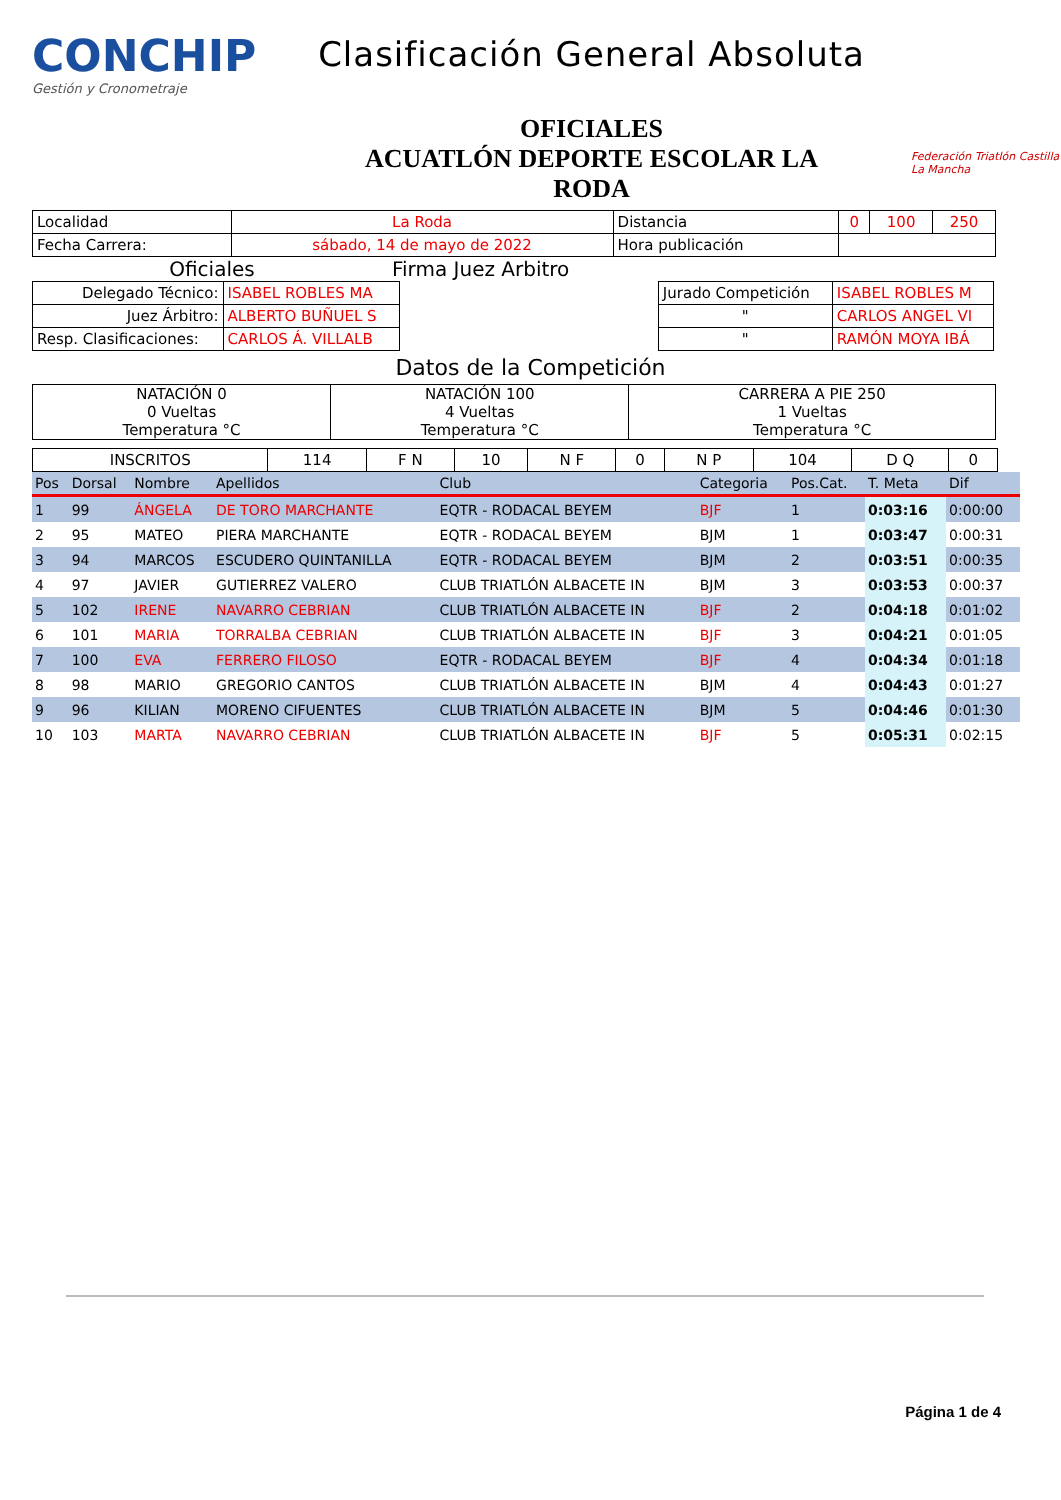CONCHIP
Gestión y Cronometraje
Clasificación General Absoluta
OFICIALES
ACUATLÓN DEPORTE ESCOLAR LA
RODA
Federación Triatlón Castilla La Mancha
| Localidad | La Roda | Distancia | 0 | 100 | 250 |
| Fecha Carrera: | sábado, 14 de mayo de 2022 | Hora publicación | | | |
Oficiales Firma Juez Arbitro
| Delegado Técnico: | ISABEL ROBLES MA | | Jurado Competición | ISABEL ROBLES M |
| Juez Árbitro: | ALBERTO BUÑUEL S | | " | CARLOS ANGEL VI |
| Resp. Clasificaciones: | CARLOS Á. VILLALB | | " | RAMÓN MOYA IBÁ |
Datos de la Competición
| NATACIÓN 0 0 Vueltas Temperatura °C | NATACIÓN 100 4 Vueltas Temperatura °C | CARRERA A PIE 250 1 Vueltas Temperatura °C |
| INSCRITOS | 114 | F N | 10 | N F | 0 | N P | 104 | D Q | 0 |
| Pos | Dorsal | Nombre | Apellidos | Club | Categoria | Pos.Cat. | T. Meta | Dif |
| --- | --- | --- | --- | --- | --- | --- | --- | --- |
| 1 | 99 | ÁNGELA | DE TORO MARCHANTE | EQTR - RODACAL BEYEM | BJF | 1 | 0:03:16 | 0:00:00 |
| 2 | 95 | MATEO | PIERA MARCHANTE | EQTR - RODACAL BEYEM | BJM | 1 | 0:03:47 | 0:00:31 |
| 3 | 94 | MARCOS | ESCUDERO QUINTANILLA | EQTR - RODACAL BEYEM | BJM | 2 | 0:03:51 | 0:00:35 |
| 4 | 97 | JAVIER | GUTIERREZ VALERO | CLUB TRIATLÓN ALBACETE IN | BJM | 3 | 0:03:53 | 0:00:37 |
| 5 | 102 | IRENE | NAVARRO CEBRIAN | CLUB TRIATLÓN ALBACETE IN | BJF | 2 | 0:04:18 | 0:01:02 |
| 6 | 101 | MARIA | TORRALBA CEBRIAN | CLUB TRIATLÓN ALBACETE IN | BJF | 3 | 0:04:21 | 0:01:05 |
| 7 | 100 | EVA | FERRERO FILOSO | EQTR - RODACAL BEYEM | BJF | 4 | 0:04:34 | 0:01:18 |
| 8 | 98 | MARIO | GREGORIO CANTOS | CLUB TRIATLÓN ALBACETE IN | BJM | 4 | 0:04:43 | 0:01:27 |
| 9 | 96 | KILIAN | MORENO CIFUENTES | CLUB TRIATLÓN ALBACETE IN | BJM | 5 | 0:04:46 | 0:01:30 |
| 10 | 103 | MARTA | NAVARRO CEBRIAN | CLUB TRIATLÓN ALBACETE IN | BJF | 5 | 0:05:31 | 0:02:15 |
Página 1 de 4